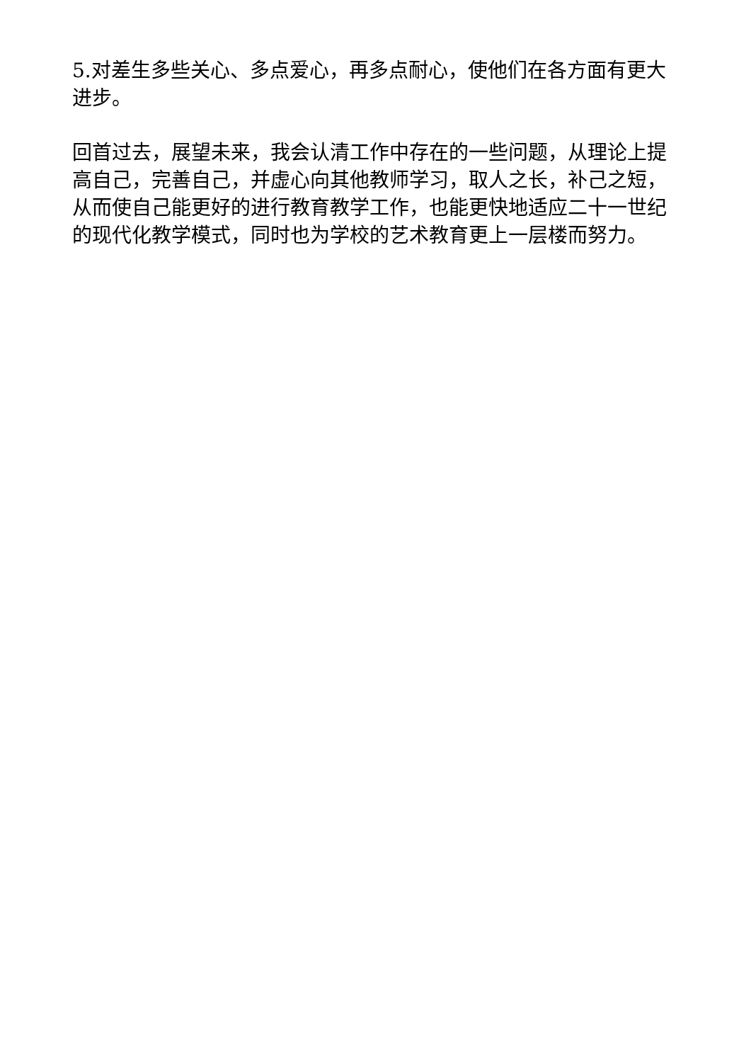5.对差生多些关心、多点爱心，再多点耐心，使他们在各方面有更大进步。
回首过去，展望未来，我会认清工作中存在的一些问题，从理论上提高自己，完善自己，并虚心向其他教师学习，取人之长，补己之短，从而使自己能更好的进行教育教学工作，也能更快地适应二十一世纪的现代化教学模式，同时也为学校的艺术教育更上一层楼而努力。